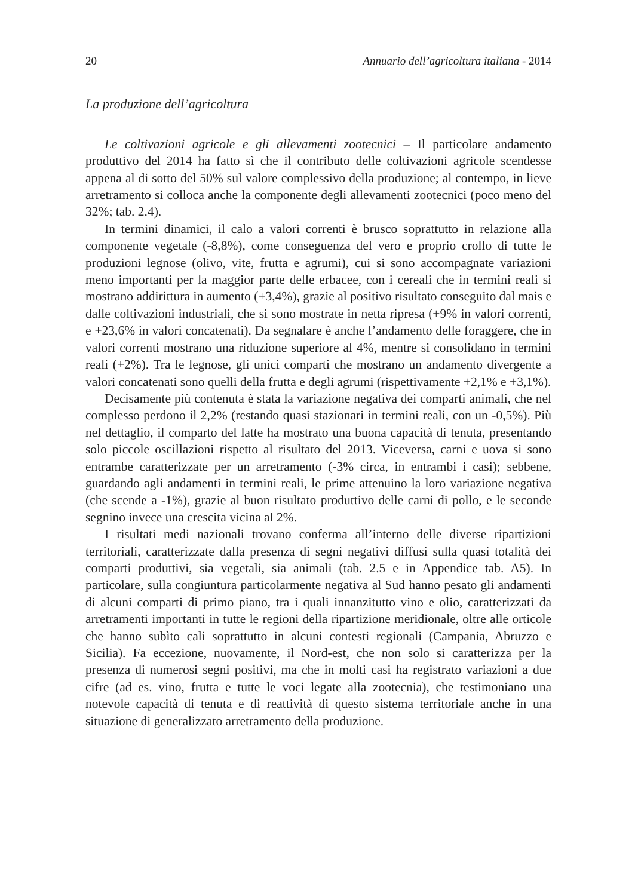20 Annuario dell’agricoltura italiana - 2014
La produzione dell’agricoltura
Le coltivazioni agricole e gli allevamenti zootecnici – Il particolare andamento produttivo del 2014 ha fatto sì che il contributo delle coltivazioni agricole scendesse appena al di sotto del 50% sul valore complessivo della produzione; al contempo, in lieve arretramento si colloca anche la componente degli allevamenti zootecnici (poco meno del 32%; tab. 2.4).
In termini dinamici, il calo a valori correnti è brusco soprattutto in relazione alla componente vegetale (-8,8%), come conseguenza del vero e proprio crollo di tutte le produzioni legnose (olivo, vite, frutta e agrumi), cui si sono accompagnate variazioni meno importanti per la maggior parte delle erbacee, con i cereali che in termini reali si mostrano addirittura in aumento (+3,4%), grazie al positivo risultato conseguito dal mais e dalle coltivazioni industriali, che si sono mostrate in netta ripresa (+9% in valori correnti, e +23,6% in valori concatenati). Da segnalare è anche l’andamento delle foraggere, che in valori correnti mostrano una riduzione superiore al 4%, mentre si consolidano in termini reali (+2%). Tra le legnose, gli unici comparti che mostrano un andamento divergente a valori concatenati sono quelli della frutta e degli agrumi (rispettivamente +2,1% e +3,1%).
Decisamente più contenuta è stata la variazione negativa dei comparti animali, che nel complesso perdono il 2,2% (restando quasi stazionari in termini reali, con un -0,5%). Più nel dettaglio, il comparto del latte ha mostrato una buona capacità di tenuta, presentando solo piccole oscillazioni rispetto al risultato del 2013. Viceversa, carni e uova si sono entrambe caratterizzate per un arretramento (-3% circa, in entrambi i casi); sebbene, guardando agli andamenti in termini reali, le prime attenuino la loro variazione negativa (che scende a -1%), grazie al buon risultato produttivo delle carni di pollo, e le seconde segnino invece una crescita vicina al 2%.
I risultati medi nazionali trovano conferma all’interno delle diverse ripartizioni territoriali, caratterizzate dalla presenza di segni negativi diffusi sulla quasi totalità dei comparti produttivi, sia vegetali, sia animali (tab. 2.5 e in Appendice tab. A5). In particolare, sulla congiuntura particolarmente negativa al Sud hanno pesato gli andamenti di alcuni comparti di primo piano, tra i quali innanzitutto vino e olio, caratterizzati da arretramenti importanti in tutte le regioni della ripartizione meridionale, oltre alle orticole che hanno subìto cali soprattutto in alcuni contesti regionali (Campania, Abruzzo e Sicilia). Fa eccezione, nuovamente, il Nord-est, che non solo si caratterizza per la presenza di numerosi segni positivi, ma che in molti casi ha registrato variazioni a due cifre (ad es. vino, frutta e tutte le voci legate alla zootecnia), che testimoniano una notevole capacità di tenuta e di reattività di questo sistema territoriale anche in una situazione di generalizzato arretramento della produzione.